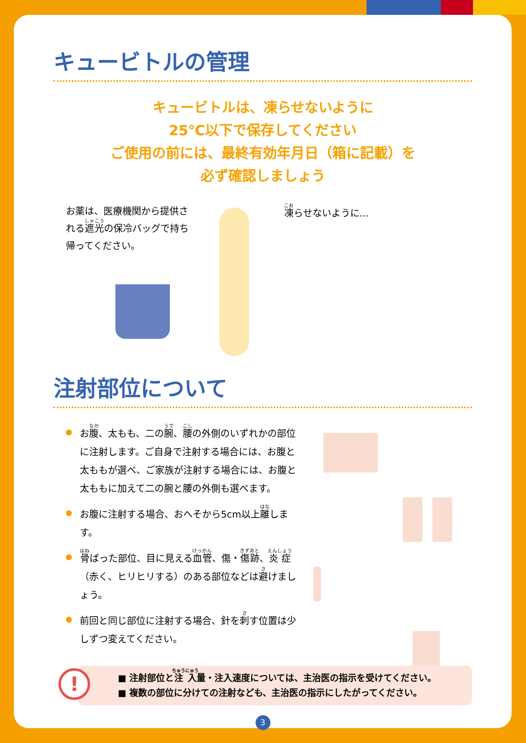キュービトルの管理
キュービトルは、凍らせないように
25℃以下で保存してください
ご使用の前には、最終有効年月日（箱に記載）を
必ず確認しましょう
お薬は、医療機関から提供される遮光の保冷バッグで持ち帰ってください。
凍らせないように…
注射部位について
お腹、太もも、二の腕、腰の外側のいずれかの部位に注射します。ご自身で注射する場合には、お腹と太ももが選べ、ご家族が注射する場合には、お腹と太ももに加えて二の腕と腰の外側も選べます。
お腹に注射する場合、おへそから5cm以上離します。
骨ばった部位、目に見える血管、傷・傷跡、炎症（赤く、ヒリヒリする）のある部位などは避けましょう。
前回と同じ部位に注射する場合、針を刺す位置は少しずつ変えてください。
!
■ 注射部位と注入量・注入速度については、主治医の指示を受けてください。
■ 複数の部位に分けての注射なども、主治医の指示にしたがってください。
3